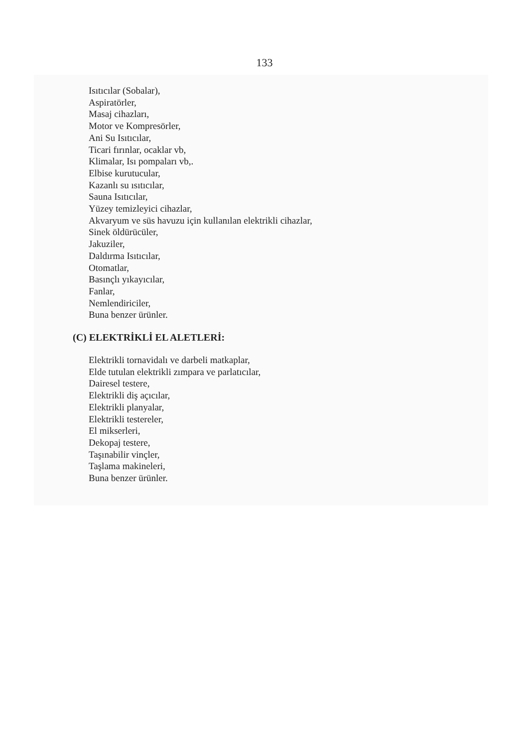133
Isıtıcılar (Sobalar),
Aspiratörler,
Masaj cihazları,
Motor ve Kompresörler,
Ani Su Isıtıcılar,
Ticari fırınlar, ocaklar vb,
Klimalar, Isı pompaları vb,.
Elbise kurutucular,
Kazanlı su ısıtıcılar,
Sauna Isıtıcılar,
Yüzey temizleyici cihazlar,
Akvaryum ve süs havuzu için kullanılan elektrikli cihazlar,
Sinek öldürücüler,
Jakuziler,
Daldırma Isıtıcılar,
Otomatlar,
Basınçlı yıkayıcılar,
Fanlar,
Nemlendiriciler,
Buna benzer ürünler.
(C) ELEKTRİKLİ EL ALETLERİ:
Elektrikli tornavidalı ve darbeli matkaplar,
Elde tutulan elektrikli zımpara ve parlatıcılar,
Dairesel testere,
Elektrikli diş açıcılar,
Elektrikli planyalar,
Elektrikli testereler,
El mikserleri,
Dekopaj testere,
Taşınabilir vinçler,
Taşlama makineleri,
Buna benzer ürünler.